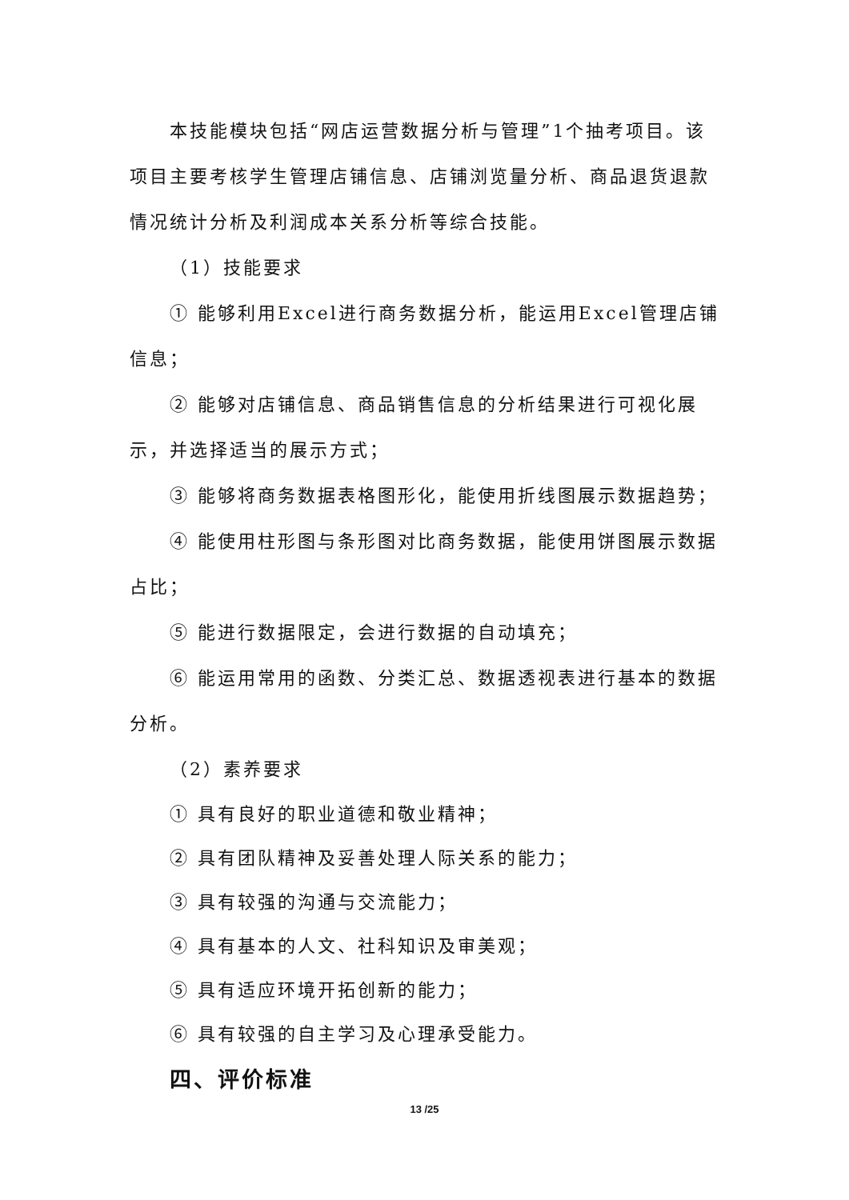本技能模块包括“网店运营数据分析与管理”1个抽考项目。该项目主要考核学生管理店铺信息、店铺浏览量分析、商品退货退款情况统计分析及利润成本关系分析等综合技能。
（1）技能要求
① 能够利用Excel进行商务数据分析，能运用Excel管理店铺信息；
② 能够对店铺信息、商品销售信息的分析结果进行可视化展示，并选择适当的展示方式；
③ 能够将商务数据表格图形化，能使用折线图展示数据趋势；
④ 能使用柱形图与条形图对比商务数据，能使用饼图展示数据占比；
⑤ 能进行数据限定，会进行数据的自动填充；
⑥ 能运用常用的函数、分类汇总、数据透视表进行基本的数据分析。
（2）素养要求
① 具有良好的职业道德和敬业精神；
② 具有团队精神及妥善处理人际关系的能力；
③ 具有较强的沟通与交流能力；
④ 具有基本的人文、社科知识及审美观；
⑤ 具有适应环境开拓创新的能力；
⑥ 具有较强的自主学习及心理承受能力。
四、评价标准
13 /25